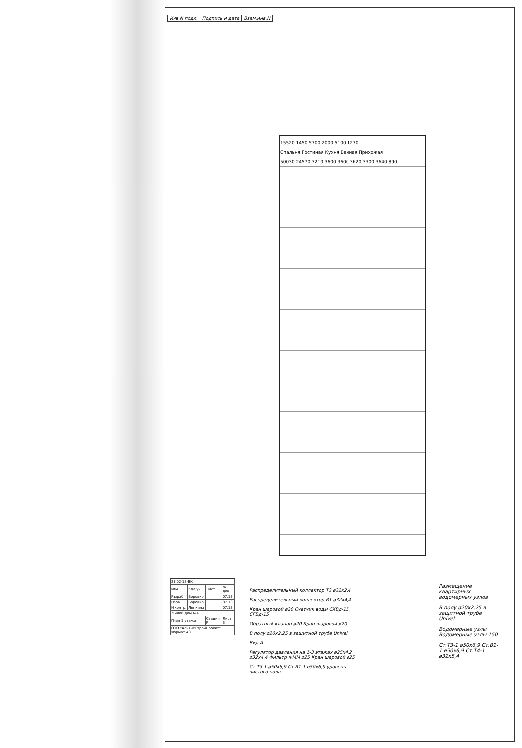| Инв.N подл. | Подпись и дата | Взам.инв.N |
15520 1450 5700 2000 5100 1270
Спальня Гостиная Кухня Ванная Прихожая
50030 24570 3210 3600 3600 3620 3300 3640 890
Распределительный коллектор Т3 ø32х2,4
Распределительный коллектор В1 ø32х4,4
Кран шаровой ø20 Счетчик воды СХВд-15, СГВд-15
Обратный клапан ø20 Кран шаровой ø20
В полу ø20х2,25 в защитной трубе Univel
Вид А
Регулятор давления на 1-3 этажах ø25х4,2 ø32х4,4 Фильтр ФММ ø25 Кран шаровой ø25
Ст.Т3-1 ø50х6,9 Ст.В1-1 ø50х6,9 уровень чистого пола
Размещение квартирных водомерных узлов
В полу ø20х2,25 в защитной трубе Univel
Водомерные узлы Водомерные узлы 150
Ст.Т3-1 ø50х6,9 Ст.В1-1 ø50х6,9 Ст.Т4-1 ø32х5,4
| 26-02-13-ВК | | | |
| Изм. | Кол.уч | Лист | № док. |
| Разраб. | Боровко | | 07.13 |
| Пров. | Боровко | | 07.13 |
| Н.контр. | Ляпкина | | 07.13 |
| Жилой дом №4 | | | |
| План 1 этажа | | Стадия Р | Лист 3 |
| ООО "АльянсСтройПроект" Формат А3 | | | |